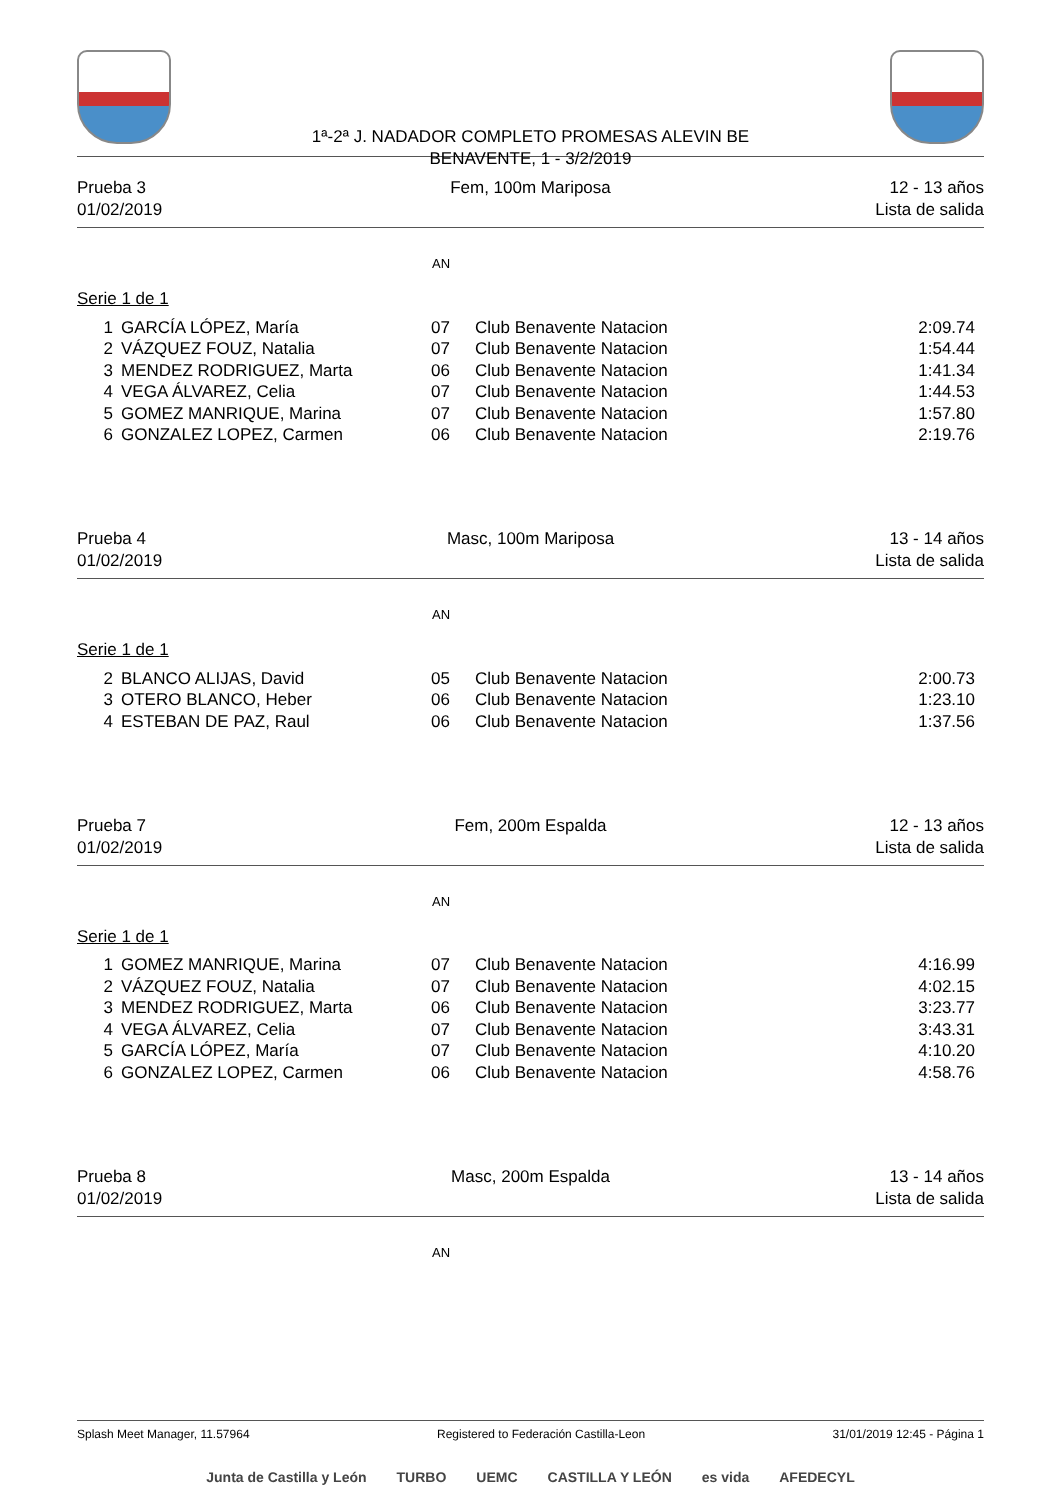1ª-2ª J. NADADOR COMPLETO PROMESAS ALEVIN BE
BENAVENTE, 1 - 3/2/2019
Prueba 3
01/02/2019
Fem, 100m Mariposa
12 - 13 años
Lista de salida
AN
Serie 1 de 1
| 1 | GARCÍA LÓPEZ, María | 07 | Club Benavente Natacion | 2:09.74 |
| 2 | VÁZQUEZ FOUZ, Natalia | 07 | Club Benavente Natacion | 1:54.44 |
| 3 | MENDEZ RODRIGUEZ, Marta | 06 | Club Benavente Natacion | 1:41.34 |
| 4 | VEGA ÁLVAREZ, Celia | 07 | Club Benavente Natacion | 1:44.53 |
| 5 | GOMEZ MANRIQUE, Marina | 07 | Club Benavente Natacion | 1:57.80 |
| 6 | GONZALEZ LOPEZ, Carmen | 06 | Club Benavente Natacion | 2:19.76 |
Prueba 4
01/02/2019
Masc, 100m Mariposa
13 - 14 años
Lista de salida
AN
Serie 1 de 1
| 2 | BLANCO ALIJAS, David | 05 | Club Benavente Natacion | 2:00.73 |
| 3 | OTERO BLANCO, Heber | 06 | Club Benavente Natacion | 1:23.10 |
| 4 | ESTEBAN DE PAZ, Raul | 06 | Club Benavente Natacion | 1:37.56 |
Prueba 7
01/02/2019
Fem, 200m Espalda
12 - 13 años
Lista de salida
AN
Serie 1 de 1
| 1 | GOMEZ MANRIQUE, Marina | 07 | Club Benavente Natacion | 4:16.99 |
| 2 | VÁZQUEZ FOUZ, Natalia | 07 | Club Benavente Natacion | 4:02.15 |
| 3 | MENDEZ RODRIGUEZ, Marta | 06 | Club Benavente Natacion | 3:23.77 |
| 4 | VEGA ÁLVAREZ, Celia | 07 | Club Benavente Natacion | 3:43.31 |
| 5 | GARCÍA LÓPEZ, María | 07 | Club Benavente Natacion | 4:10.20 |
| 6 | GONZALEZ LOPEZ, Carmen | 06 | Club Benavente Natacion | 4:58.76 |
Prueba 8
01/02/2019
Masc, 200m Espalda
13 - 14 años
Lista de salida
AN
Splash Meet Manager, 11.57964 Registered to Federación Castilla-Leon 31/01/2019 12:45 - Página 1
Junta de Castilla y León TURBO UEMC CASTILLA Y LEÓN es vida AFEDECYL